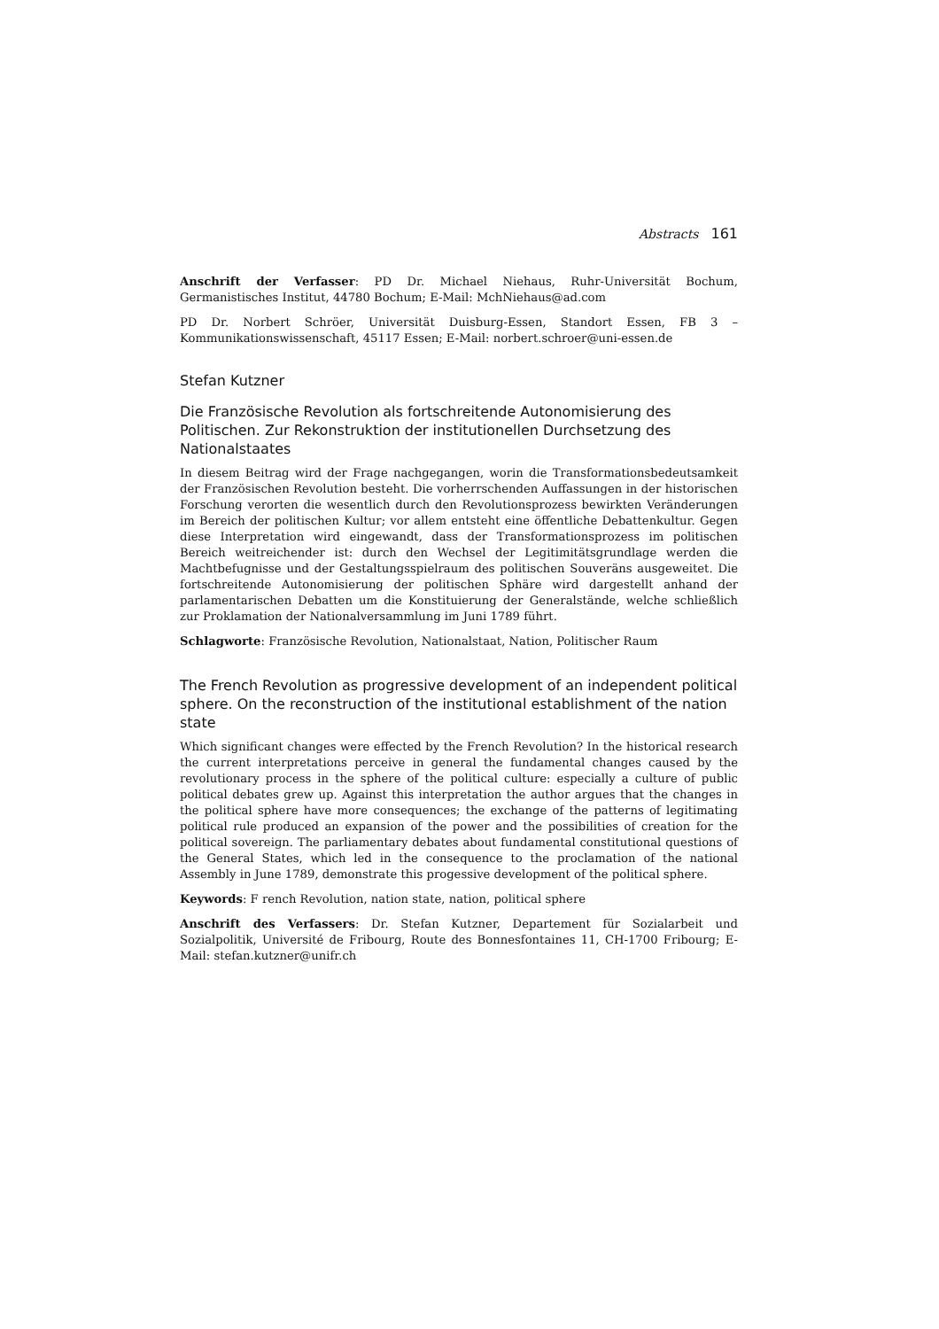Abstracts 161
Anschrift der Verfasser: PD Dr. Michael Niehaus, Ruhr-Universität Bochum, Germanistisches Institut, 44780 Bochum; E-Mail: MchNiehaus@ad.com
PD Dr. Norbert Schröer, Universität Duisburg-Essen, Standort Essen, FB 3 – Kommunikationswissenschaft, 45117 Essen; E-Mail: norbert.schroer@uni-essen.de
Stefan Kutzner
Die Französische Revolution als fortschreitende Autonomisierung des Politischen. Zur Rekonstruktion der institutionellen Durchsetzung des Nationalstaates
In diesem Beitrag wird der Frage nachgegangen, worin die Transformationsbedeutsamkeit der Französischen Revolution besteht. Die vorherrschenden Auffassungen in der historischen Forschung verorten die wesentlich durch den Revolutionsprozess bewirkten Veränderungen im Bereich der politischen Kultur; vor allem entsteht eine öffentliche Debattenkultur. Gegen diese Interpretation wird eingewandt, dass der Transformationsprozess im politischen Bereich weitreichender ist: durch den Wechsel der Legitimitätsgrundlage werden die Machtbefugnisse und der Gestaltungsspielraum des politischen Souveräns ausgeweitet. Die fortschreitende Autonomisierung der politischen Sphäre wird dargestellt anhand der parlamentarischen Debatten um die Konstituierung der Generalstände, welche schließlich zur Proklamation der Nationalversammlung im Juni 1789 führt.
Schlagworte: Französische Revolution, Nationalstaat, Nation, Politischer Raum
The French Revolution as progressive development of an independent political sphere. On the reconstruction of the institutional establishment of the nation state
Which significant changes were effected by the French Revolution? In the historical research the current interpretations perceive in general the fundamental changes caused by the revolutionary process in the sphere of the political culture: especially a culture of public political debates grew up. Against this interpretation the author argues that the changes in the political sphere have more consequences; the exchange of the patterns of legitimating political rule produced an expansion of the power and the possibilities of creation for the political sovereign. The parliamentary debates about fundamental constitutional questions of the General States, which led in the consequence to the proclamation of the national Assembly in June 1789, demonstrate this progessive development of the political sphere.
Keywords: F rench Revolution, nation state, nation, political sphere
Anschrift des Verfassers: Dr. Stefan Kutzner, Departement für Sozialarbeit und Sozialpolitik, Université de Fribourg, Route des Bonnesfontaines 11, CH-1700 Fribourg; E-Mail: stefan.kutzner@unifr.ch